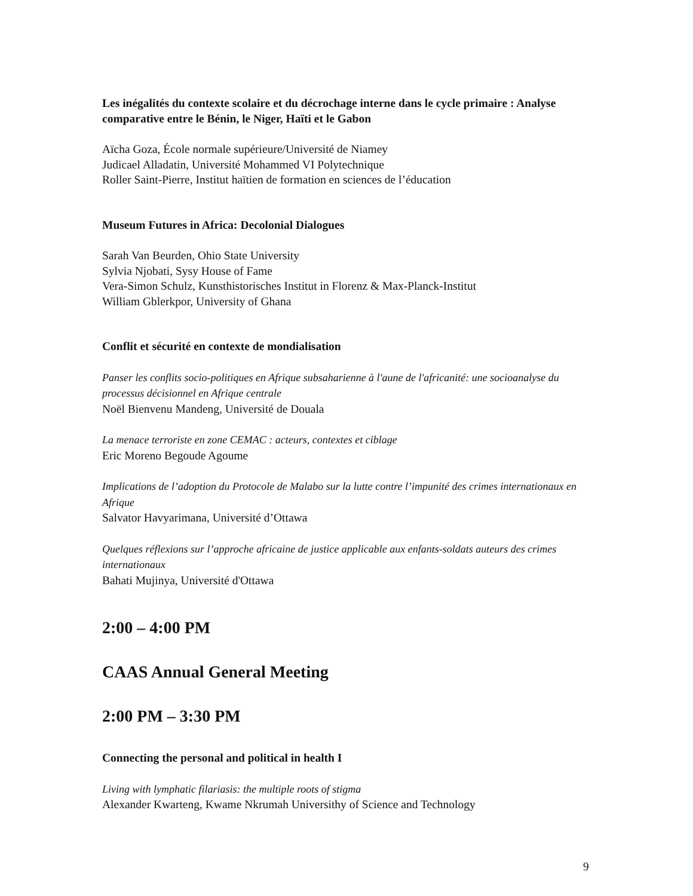Les inégalités du contexte scolaire et du décrochage interne dans le cycle primaire : Analyse comparative entre le Bénin, le Niger, Haïti et le Gabon
Aïcha Goza, École normale supérieure/Université de Niamey
Judicael Alladatin, Université Mohammed VI Polytechnique
Roller Saint-Pierre, Institut haïtien de formation en sciences de l’éducation
Museum Futures in Africa: Decolonial Dialogues
Sarah Van Beurden, Ohio State University
Sylvia Njobati, Sysy House of Fame
Vera-Simon Schulz, Kunsthistorisches Institut in Florenz & Max-Planck-Institut
William Gblerkpor, University of Ghana
Conflit et sécurité en contexte de mondialisation
Panser les conflits socio-politiques en Afrique subsaharienne à l'aune de l'africanité: une socioanalyse du processus décisionnel en Afrique centrale
Noël Bienvenu Mandeng, Université de Douala
La menace terroriste en zone CEMAC : acteurs, contextes et ciblage
Eric Moreno Begoude Agoume
Implications de l’adoption du Protocole de Malabo sur la lutte contre l’impunité des crimes internationaux en Afrique
Salvator Havyarimana, Université d’Ottawa
Quelques réflexions sur l’approche africaine de justice applicable aux enfants-soldats auteurs des crimes internationaux
Bahati Mujinya, Université d'Ottawa
2:00 – 4:00 PM
CAAS Annual General Meeting
2:00 PM – 3:30 PM
Connecting the personal and political in health I
Living with lymphatic filariasis: the multiple roots of stigma
Alexander Kwarteng, Kwame Nkrumah Universithy of Science and Technology
9